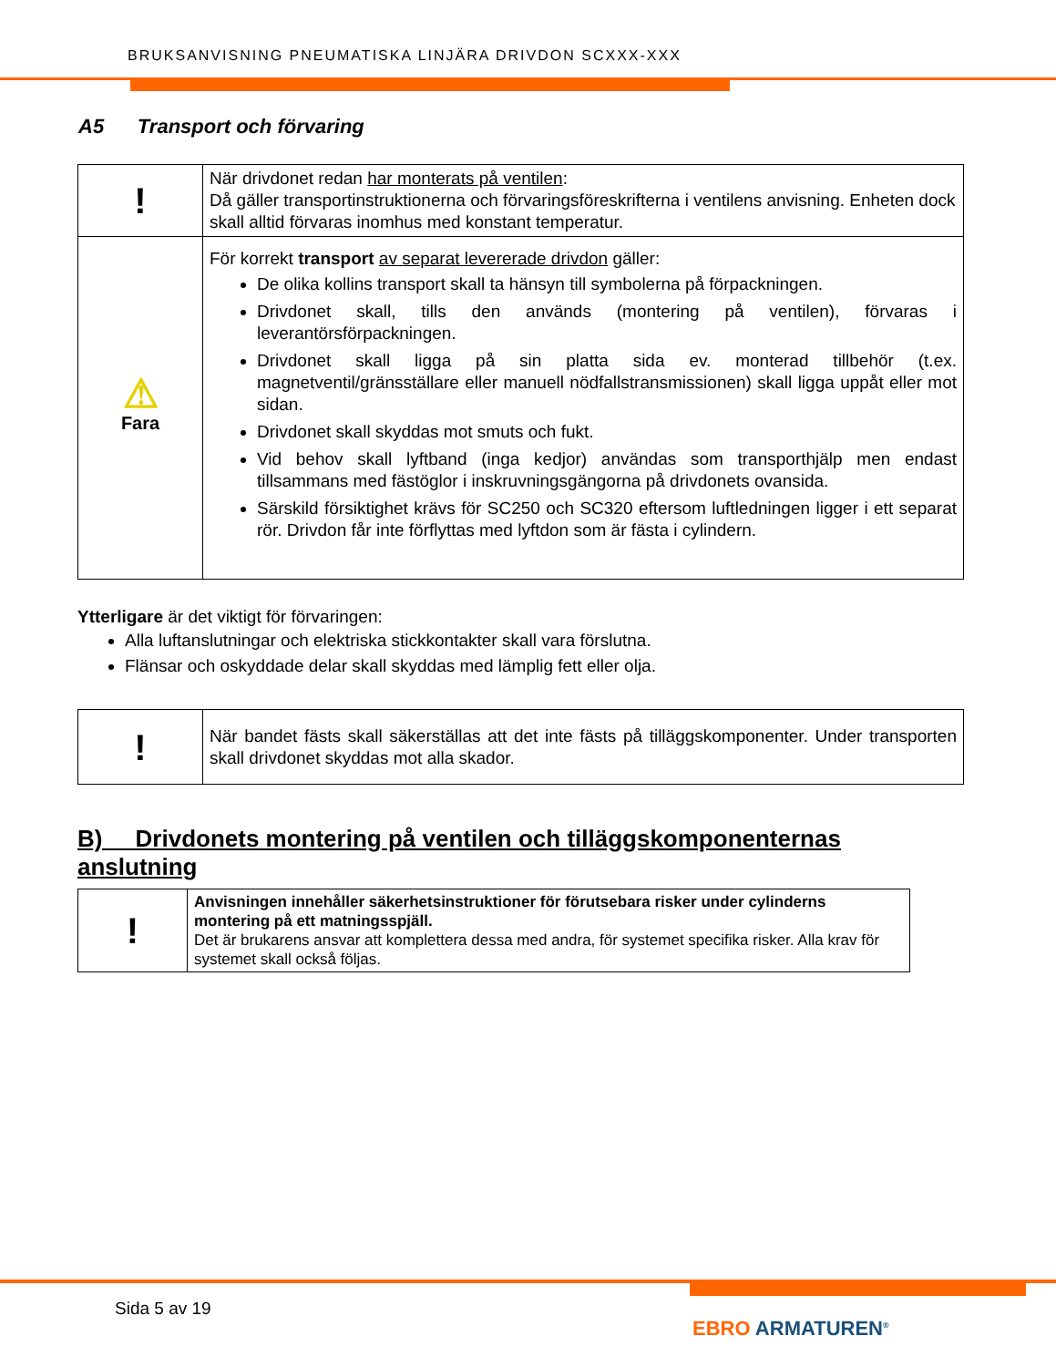BRUKSANVISNING PNEUMATISKA LINJÄRA DRIVDON SCXXX-XXX
A5 Transport och förvaring
| ! | När drivdonet redan har monterats på ventilen : Då gäller transportinstruktionerna och förvaringsföreskrifterna i ventilens anvisning. Enheten dock skall alltid förvaras inomhus med konstant temperatur. |
| ⚠ Fara | För korrekt transport av separat levererade drivdon gäller: De olika kollins transport skall ta hänsyn till symbolerna på förpackningen. Drivdonet skall, tills den används (montering på ventilen), förvaras i leverantörsförpackningen. Drivdonet skall ligga på sin platta sida ev. monterad tillbehör (t.ex. magnetventil/gränsställare eller manuell nödfallstransmissionen) skall ligga uppåt eller mot sidan. Drivdonet skall skyddas mot smuts och fukt. Vid behov skall lyftband (inga kedjor) användas som transporthjälp men endast tillsammans med fästöglor i inskruvningsgängorna på drivdonets ovansida. Särskild försiktighet krävs för SC250 och SC320 eftersom luftledningen ligger i ett separat rör. Drivdon får inte förflyttas med lyftdon som är fästa i cylindern. |
Ytterligare är det viktigt för förvaringen:
Alla luftanslutningar och elektriska stickkontakter skall vara förslutna.
Flänsar och oskyddade delar skall skyddas med lämplig fett eller olja.
| ! | När bandet fästs skall säkerställas att det inte fästs på tilläggskomponenter. Under transporten skall drivdonet skyddas mot alla skador. |
B) Drivdonets montering på ventilen och tilläggskomponenternas anslutning
| ! | Anvisningen innehåller säkerhetsinstruktioner för förutsebara risker under cylinderns montering på ett matningsspjäll. Det är brukarens ansvar att komplettera dessa med andra, för systemet specifika risker. Alla krav för systemet skall också följas. |
Sida 5 av 19
EBRO ARMATUREN<sup>®</sup>